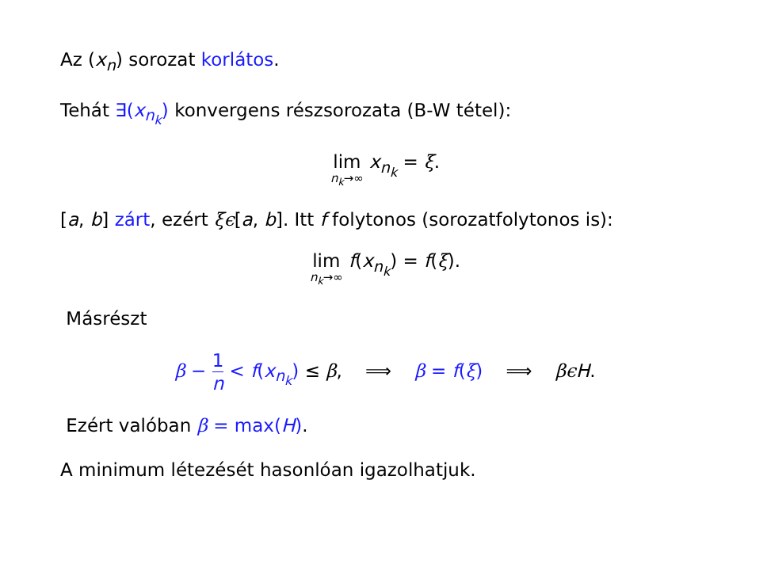Az (x<sub>n</sub>) sorozat korlátos.
Tehát ∃(x<sub>n<sub>k</sub></sub>) konvergens részsorozata (B-W tétel):
lim n<sub>k</sub>→∞ x<sub>n<sub>k</sub></sub> = ξ.
[a, b] zárt, ezért ξϵ[a, b]. Itt f folytonos (sorozatfolytonos is):
lim n<sub>k</sub>→∞ f(x<sub>n<sub>k</sub></sub>) = f(ξ).
Másrészt
β − 1 n < f(x<sub>n<sub>k</sub></sub>) ≤ β, ⟹ β = f(ξ) ⟹ βϵ H.
Ezért valóban β = max(H).
A minimum létezését hasonlóan igazolhatjuk.